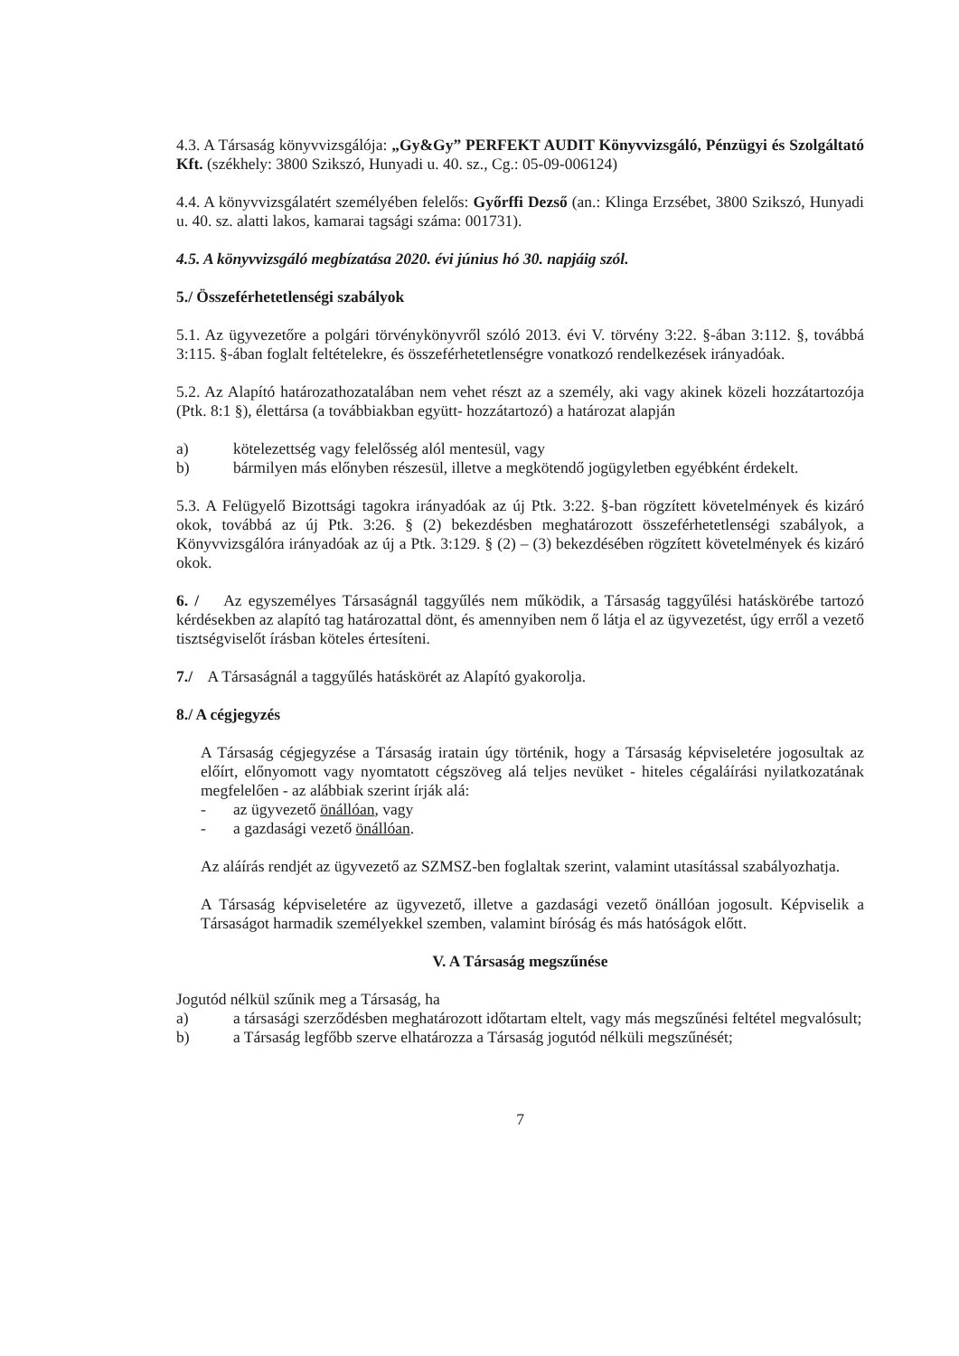4.3. A Társaság könyvvizsgálója: „Gy&Gy” PERFEKT AUDIT Könyvvizsgáló, Pénzügyi és Szolgáltató Kft. (székhely: 3800 Szikszó, Hunyadi u. 40. sz., Cg.: 05-09-006124)
4.4. A könyvvizsgálatért személyében felelős: Győrffi Dezső (an.: Klinga Erzsébet, 3800 Szikszó, Hunyadi u. 40. sz. alatti lakos, kamarai tagsági száma: 001731).
4.5. A könyvvizsgáló megbízatása 2020. évi június hó 30. napjáig szól.
5./ Összeférhetetlenségi szabályok
5.1. Az ügyvezetőre a polgári törvénykönyvről szóló 2013. évi V. törvény 3:22. §-ában 3:112. §, továbbá 3:115. §-ában foglalt feltételekre, és összeférhetetlenségre vonatkozó rendelkezések irányadóak.
5.2. Az Alapító határozathozatalában nem vehet részt az a személy, aki vagy akinek közeli hozzátartozója (Ptk. 8:1 §), élettársa (a továbbiakban együtt- hozzátartozó) a határozat alapján
a) kötelezettség vagy felelősség alól mentesül, vagy
b) bármilyen más előnyben részesül, illetve a megkötendő jogügyletben egyébként érdekelt.
5.3. A Felügyelő Bizottsági tagokra irányadóak az új Ptk. 3:22. §-ban rögzített követelmények és kizáró okok, továbbá az új Ptk. 3:26. § (2) bekezdésben meghatározott összeférhetetlenségi szabályok, a Könyvvizsgálóra irányadóak az új a Ptk. 3:129. § (2) – (3) bekezdésében rögzített követelmények és kizáró okok.
6. / Az egyszemélyes Társaságnál taggyűlés nem működik, a Társaság taggyűlési hatáskörébe tartozó kérdésekben az alapító tag határozattal dönt, és amennyiben nem ő látja el az ügyvezetést, úgy erről a vezető tisztségviselőt írásban köteles értesíteni.
7./ A Társaságnál a taggyűlés hatáskörét az Alapító gyakorolja.
8./ A cégjegyzés
A Társaság cégjegyzése a Társaság iratain úgy történik, hogy a Társaság képviseletére jogosultak az előírt, előnyomott vagy nyomtatott cégszöveg alá teljes nevüket - hiteles cégaláírási nyilatkozatának megfelelően - az alábbiak szerint írják alá:
- az ügyvezető önállóan, vagy
- a gazdasági vezető önállóan.
Az aláírás rendjét az ügyvezető az SZMSZ-ben foglaltak szerint, valamint utasítással szabályozhatja.
A Társaság képviseletére az ügyvezető, illetve a gazdasági vezető önállóan jogosult. Képviselik a Társaságot harmadik személyekkel szemben, valamint bíróság és más hatóságok előtt.
V. A Társaság megszűnése
Jogutód nélkül szűnik meg a Társaság, ha
a) a társasági szerződésben meghatározott időtartam eltelt, vagy más megszűnési feltétel megvalósult;
b) a Társaság legfőbb szerve elhatározza a Társaság jogutód nélküli megszűnését;
7